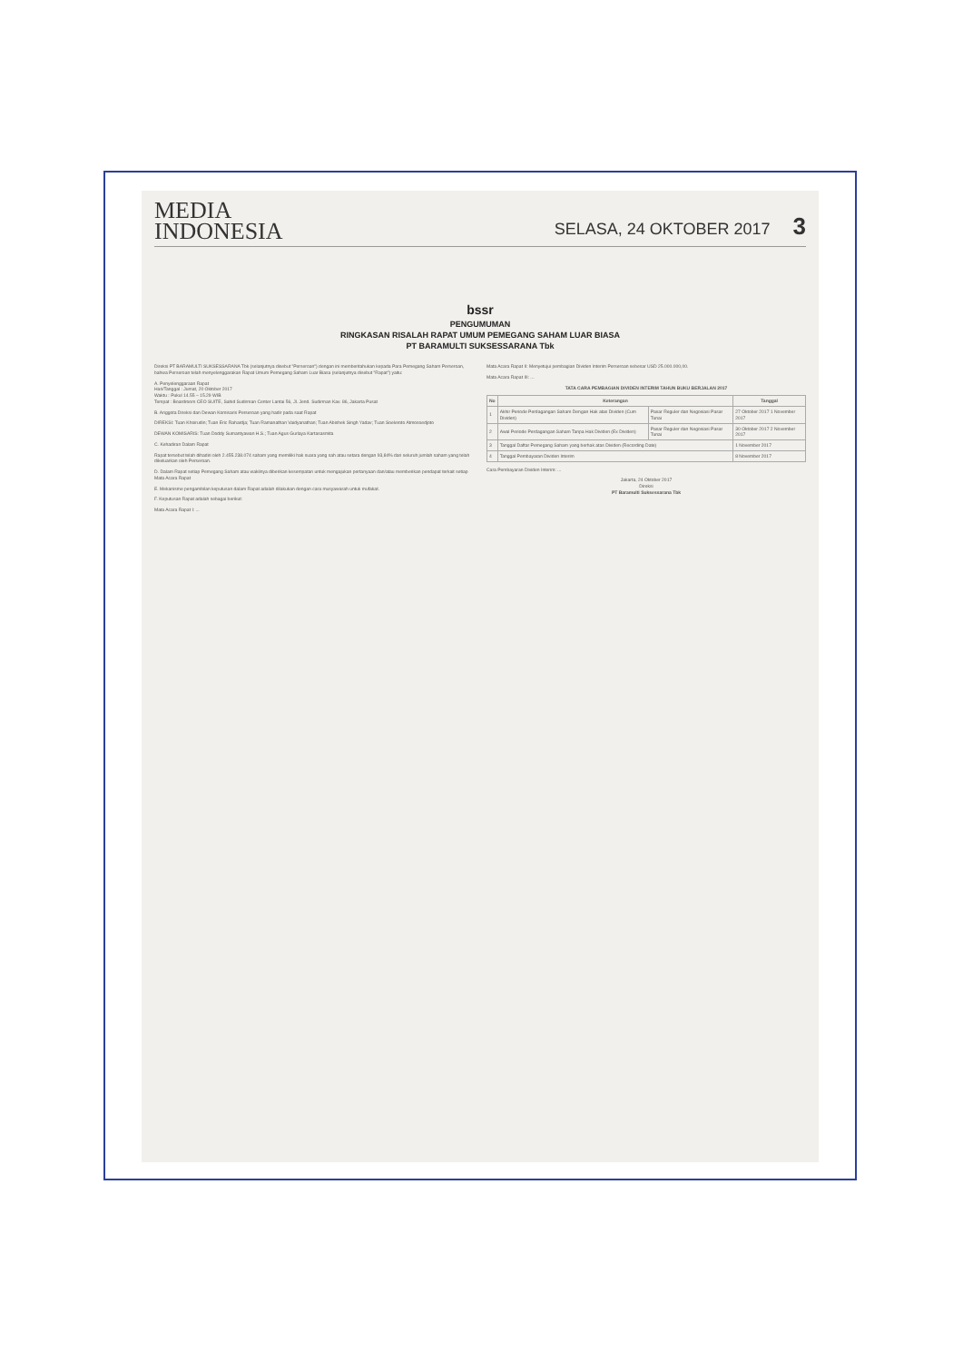MEDIA
INDONESIA
SELASA, 24 OKTOBER 2017 3
bssr
PENGUMUMAN
RINGKASAN RISALAH RAPAT UMUM PEMEGANG SAHAM LUAR BIASA
PT BARAMULTI SUKSESSARANA Tbk
Direksi PT BARAMULTI SUKSESSARANA Tbk (selanjutnya disebut "Perseroan") dengan ini memberitahukan kepada Para Pemegang Saham Perseroan, bahwa Perseroan telah menyelenggarakan Rapat Umum Pemegang Saham Luar Biasa (selanjutnya disebut "Rapat") yaitu:
A. Penyelenggaraan Rapat
Hari/Tanggal : Jumat, 20 Oktober 2017
Waktu : Pukul 14.55 – 15.29 WIB
Tempat : Boardroom CEO SUITE, Sahid Sudirman Center Lantai 56, Jl. Jend. Sudirman Kav. 86, Jakarta Pusat
B. Anggota Direksi dan Dewan Komisaris Perseroan yang hadir pada saat Rapat
DIREKSI: Tuan Khoirudin; Tuan Eric Rahardja; Tuan Ramanathan Vaidyanathan; Tuan Abishek Singh Yadav; Tuan Soeleroto Atmosoedjoto
DEWAN KOMISARIS: Tuan Doddy Sumantyawan H.S.; Tuan Agus Gurlaya Kartasasmita
C. Kehadiran Dalam Rapat
Rapat tersebut telah dihadiri oleh 2.455.238.074 saham yang memiliki hak suara yang sah atau setara dengan 93,84% dari seluruh jumlah saham yang telah dikeluarkan oleh Perseroan.
D. Dalam Rapat setiap Pemegang Saham atau wakilnya diberikan kesempatan untuk mengajukan pertanyaan dan/atau memberikan pendapat terkait setiap Mata Acara Rapat
E. Mekanisme pengambilan keputusan dalam Rapat adalah dilakukan dengan cara musyawarah untuk mufakat.
F. Keputusan Rapat adalah sebagai berikut:
Mata Acara Rapat I: ...
Mata Acara Rapat II: Menyetujui pembagian Dividen Interim Perseroan sebesar USD 25.000.000,00.
Mata Acara Rapat III: ...
TATA CARA PEMBAGIAN DIVIDEN INTERIM TAHUN BUKU BERJALAN 2017
| No | Keterangan | | Tanggal |
| --- | --- | --- | --- |
| 1 | Akhir Periode Perdagangan Saham Dengan Hak atas Dividen (Cum Dividen) | Pasar Reguler dan Negosiasi Pasar Tunai | 27 Oktober 2017 1 November 2017 |
| 2 | Awal Periode Perdagangan Saham Tanpa Hak Dividen (Ex Dividen) | Pasar Reguler dan Negosiasi Pasar Tunai | 30 Oktober 2017 2 November 2017 |
| 3 | Tanggal Daftar Pemegang Saham yang berhak atas Dividen (Recording Date) | | 1 November 2017 |
| 4 | Tanggal Pembayaran Dividen Interim | | 8 November 2017 |
Cara Pembayaran Dividen Interim: ...
Jakarta, 24 Oktober 2017
Direksi
PT Baramulti Suksessarana Tbk